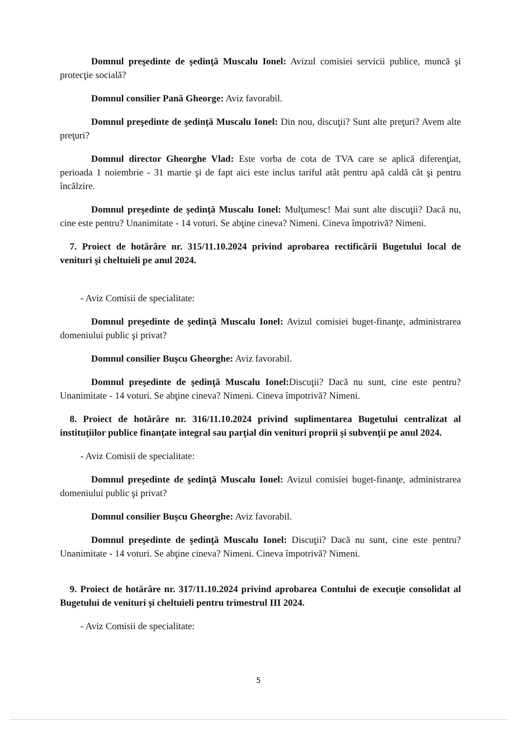Domnul preşedinte de şedinţă Muscalu Ionel: Avizul comisiei servicii publice, muncă şi protecţie socială?
Domnul consilier Pană Gheorge: Aviz favorabil.
Domnul preşedinte de şedinţă Muscalu Ionel: Din nou, discuţii? Sunt alte preţuri? Avem alte preţuri?
Domnul director Gheorghe Vlad: Este vorba de cota de TVA care se aplică diferenţiat, perioada 1 noiembrie - 31 martie şi de fapt aici este inclus tariful atât pentru apă caldă cât şi pentru încălzire.
Domnul preşedinte de şedinţă Muscalu Ionel: Mulţumesc! Mai sunt alte discuţii? Dacă nu, cine este pentru? Unanimitate - 14 voturi. Se abţine cineva? Nimeni. Cineva împotrivă? Nimeni.
7. Proiect de hotărâre nr. 315/11.10.2024 privind aprobarea rectificării Bugetului local de venituri şi cheltuieli pe anul 2024.
- Aviz Comisii de specialitate:
Domnul preşedinte de şedinţă Muscalu Ionel: Avizul comisiei buget-finanţe, administrarea domeniului public şi privat?
Domnul consilier Buşcu Gheorghe: Aviz favorabil.
Domnul preşedinte de şedinţă Muscalu Ionel: Discuţii? Dacă nu sunt, cine este pentru? Unanimitate - 14 voturi. Se abţine cineva? Nimeni. Cineva împotrivă? Nimeni.
8. Proiect de hotărâre nr. 316/11.10.2024 privind suplimentarea Bugetului centralizat al instituţiilor publice finanţate integral sau parţial din venituri proprii şi subvenţii pe anul 2024.
- Aviz Comisii de specialitate:
Domnul preşedinte de şedinţă Muscalu Ionel: Avizul comisiei buget-finanţe, administrarea domeniului public şi privat?
Domnul consilier Buşcu Gheorghe: Aviz favorabil.
Domnul preşedinte de şedinţă Muscalu Ionel: Discuţii? Dacă nu sunt, cine este pentru? Unanimitate - 14 voturi. Se abţine cineva? Nimeni. Cineva împotrivă? Nimeni.
9. Proiect de hotărâre nr. 317/11.10.2024 privind aprobarea Contului de execuţie consolidat al Bugetului de venituri şi cheltuieli pentru trimestrul III 2024.
- Aviz Comisii de specialitate:
5